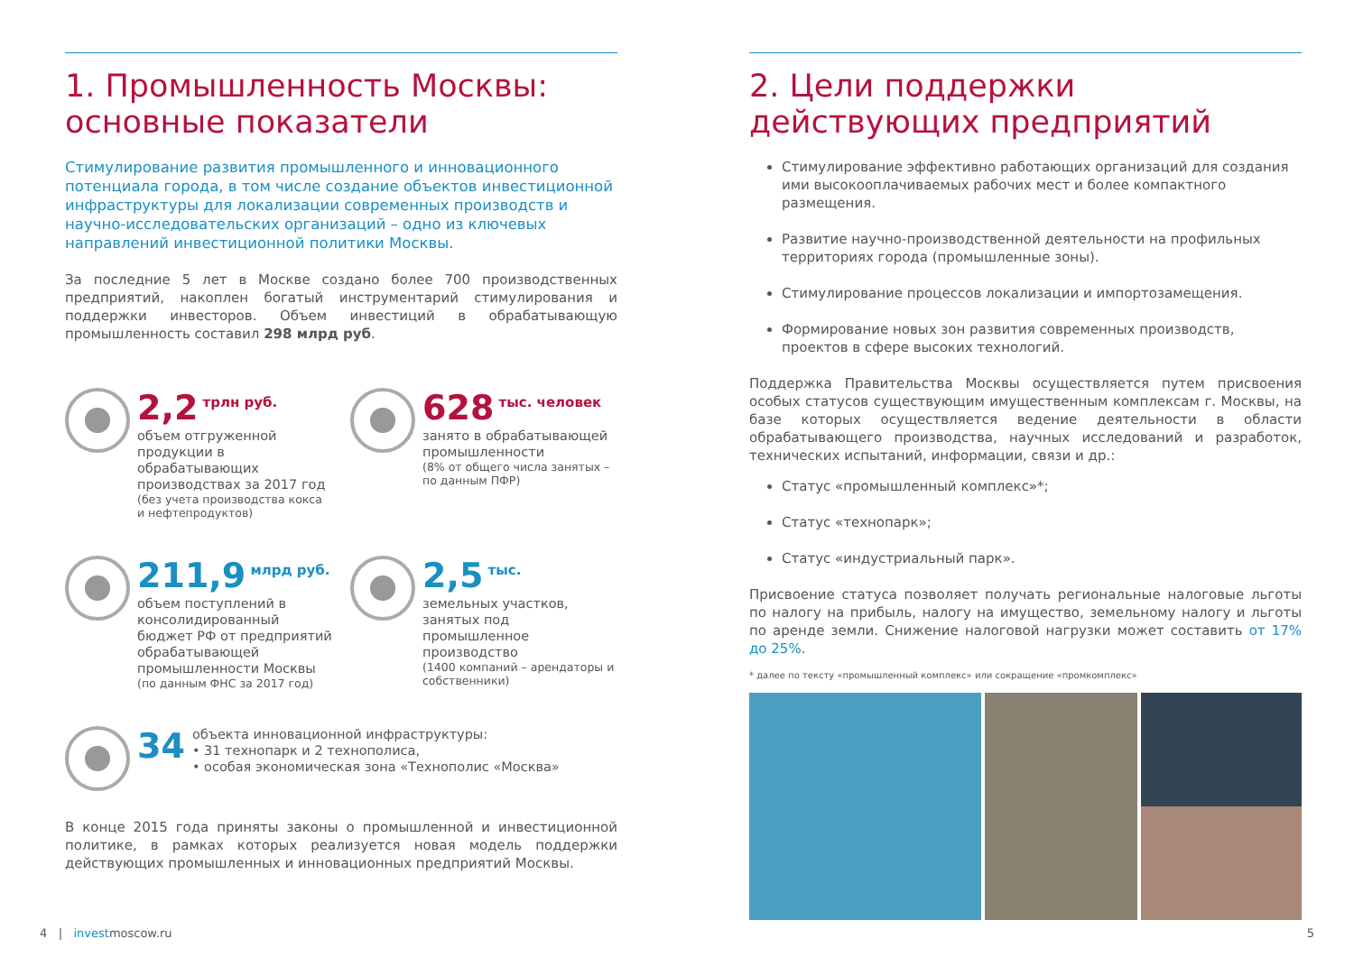1. Промышленность Москвы: основные показатели
Стимулирование развития промышленного и инновационного потенциала города, в том числе создание объектов инвестиционной инфраструктуры для локализации современных производств и научно-исследовательских организаций – одно из ключевых направлений инвестиционной политики Москвы.
За последние 5 лет в Москве создано более 700 производственных предприятий, накоплен богатый инструментарий стимулирования и поддержки инвесторов. Объем инвестиций в обрабатывающую промышленность составил 298 млрд руб.
2,2<sup>трлн руб.</sup>
объем отгруженной продукции в обрабатывающих производствах за 2017 год
(без учета производства кокса и нефтепродуктов)
628<sup>тыс. человек</sup>
занято в обрабатывающей промышленности
(8% от общего числа занятых – по данным ПФР)
211,9<sup>млрд руб.</sup>
объем поступлений в консолидированный бюджет РФ от предприятий обрабатывающей промышленности Москвы
(по данным ФНС за 2017 год)
2,5<sup>тыс.</sup>
земельных участков, занятых под промышленное производство
(1400 компаний – арендаторы и собственники)
34
объекта инновационной инфраструктуры:
• 31 технопарк и 2 технополиса,
• особая экономическая зона «Технополис «Москва»
В конце 2015 года приняты законы о промышленной и инвестиционной политике, в рамках которых реализуется новая модель поддержки действующих промышленных и инновационных предприятий Москвы.
2. Цели поддержки действующих предприятий
Стимулирование эффективно работающих организаций для создания ими высокооплачиваемых рабочих мест и более компактного размещения.
Развитие научно-производственной деятельности на профильных территориях города (промышленные зоны).
Стимулирование процессов локализации и импортозамещения.
Формирование новых зон развития современных производств, проектов в сфере высоких технологий.
Поддержка Правительства Москвы осуществляется путем присвоения особых статусов существующим имущественным комплексам г. Москвы, на базе которых осуществляется ведение деятельности в области обрабатывающего производства, научных исследований и разработок, технических испытаний, информации, связи и др.:
Статус «промышленный комплекс»*;
Статус «технопарк»;
Статус «индустриальный парк».
Присвоение статуса позволяет получать региональные налоговые льготы по налогу на прибыль, налогу на имущество, земельному налогу и льготы по аренде земли. Снижение налоговой нагрузки может составить от 17% до 25%.
* далее по тексту «промышленный комплекс» или сокращение «промкомплекс»
4 | investmoscow.ru 5